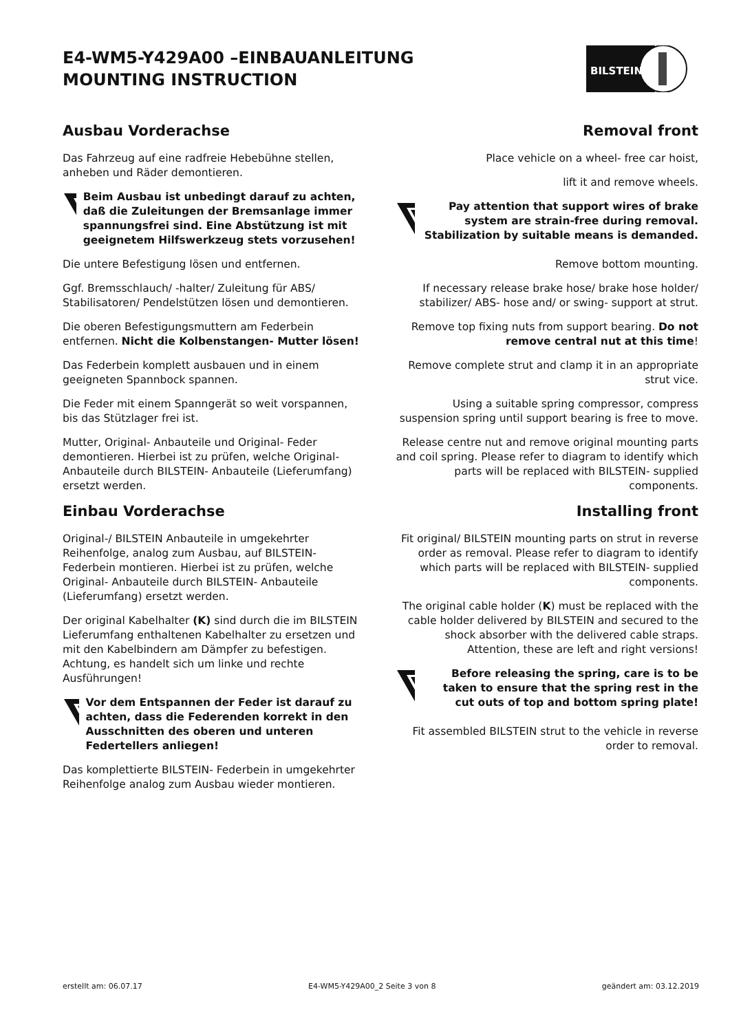E4-WM5-Y429A00 –EINBAUANLEITUNG
MOUNTING INSTRUCTION
BILSTEIN
Ausbau Vorderachse
Das Fahrzeug auf eine radfreie Hebebühne stellen, anheben und Räder demontieren.
Beim Ausbau ist unbedingt darauf zu achten, daß die Zuleitungen der Bremsanlage immer spannungsfrei sind. Eine Abstützung ist mit geeignetem Hilfswerkzeug stets vorzusehen!
Die untere Befestigung lösen und entfernen.
Ggf. Bremsschlauch/ -halter/ Zuleitung für ABS/ Stabilisatoren/ Pendelstützen lösen und demontieren.
Die oberen Befestigungsmuttern am Federbein entfernen. Nicht die Kolbenstangen- Mutter lösen!
Das Federbein komplett ausbauen und in einem geeigneten Spannbock spannen.
Die Feder mit einem Spanngerät so weit vorspannen, bis das Stützlager frei ist.
Mutter, Original- Anbauteile und Original- Feder demontieren. Hierbei ist zu prüfen, welche Original- Anbauteile durch BILSTEIN- Anbauteile (Lieferumfang) ersetzt werden.
Einbau Vorderachse
Original-/ BILSTEIN Anbauteile in umgekehrter Reihenfolge, analog zum Ausbau, auf BILSTEIN-Federbein montieren. Hierbei ist zu prüfen, welche Original- Anbauteile durch BILSTEIN- Anbauteile (Lieferumfang) ersetzt werden.
Der original Kabelhalter (K) sind durch die im BILSTEIN Lieferumfang enthaltenen Kabelhalter zu ersetzen und mit den Kabelbindern am Dämpfer zu befestigen. Achtung, es handelt sich um linke und rechte Ausführungen!
Vor dem Entspannen der Feder ist darauf zu achten, dass die Federenden korrekt in den Ausschnitten des oberen und unteren Federtellers anliegen!
Das komplettierte BILSTEIN- Federbein in umgekehrter Reihenfolge analog zum Ausbau wieder montieren.
Removal front
Place vehicle on a wheel- free car hoist,
lift it and remove wheels.
Pay attention that support wires of brake system are strain-free during removal. Stabilization by suitable means is demanded.
Remove bottom mounting.
If necessary release brake hose/ brake hose holder/ stabilizer/ ABS- hose and/ or swing- support at strut.
Remove top fixing nuts from support bearing. Do not remove central nut at this time!
Remove complete strut and clamp it in an appropriate strut vice.
Using a suitable spring compressor, compress suspension spring until support bearing is free to move.
Release centre nut and remove original mounting parts and coil spring. Please refer to diagram to identify which parts will be replaced with BILSTEIN- supplied components.
Installing front
Fit original/ BILSTEIN mounting parts on strut in reverse order as removal. Please refer to diagram to identify which parts will be replaced with BILSTEIN- supplied components.
The original cable holder (K) must be replaced with the cable holder delivered by BILSTEIN and secured to the shock absorber with the delivered cable straps. Attention, these are left and right versions!
Before releasing the spring, care is to be taken to ensure that the spring rest in the cut outs of top and bottom spring plate!
Fit assembled BILSTEIN strut to the vehicle in reverse order to removal.
erstellt am: 06.07.17 E4-WM5-Y429A00_2 Seite 3 von 8 geändert am: 03.12.2019